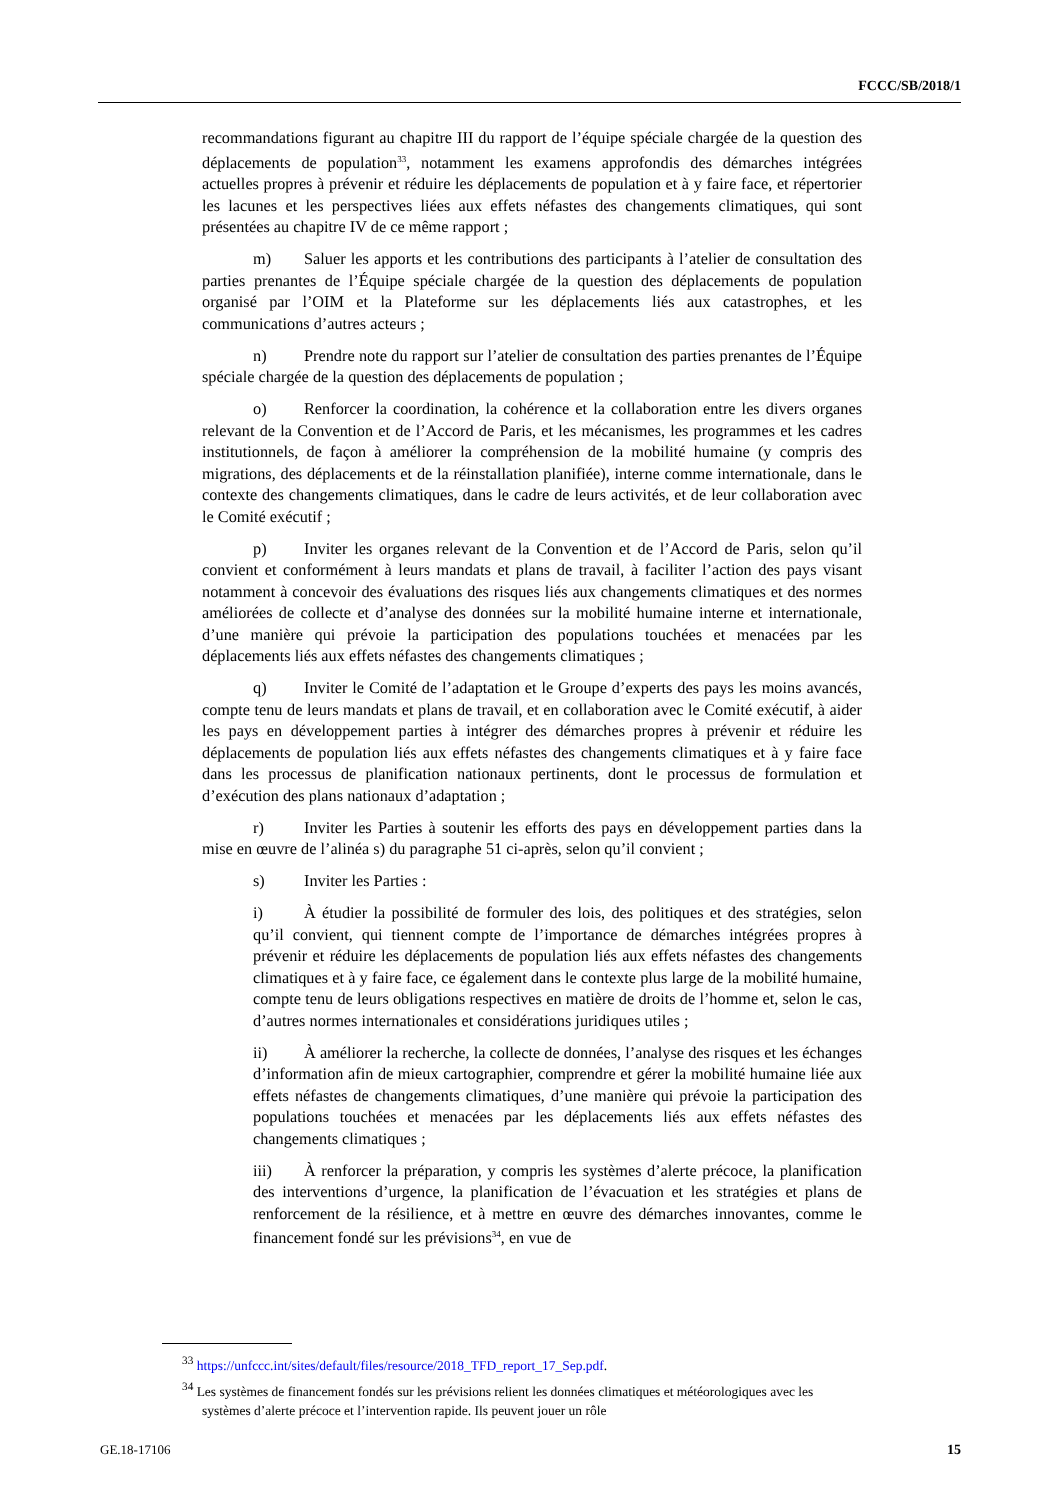FCCC/SB/2018/1
recommandations figurant au chapitre III du rapport de l’équipe spéciale chargée de la question des déplacements de population<sup>33</sup>, notamment les examens approfondis des démarches intégrées actuelles propres à prévenir et réduire les déplacements de population et à y faire face, et répertorier les lacunes et les perspectives liées aux effets néfastes des changements climatiques, qui sont présentées au chapitre IV de ce même rapport ;
m) Saluer les apports et les contributions des participants à l’atelier de consultation des parties prenantes de l’Équipe spéciale chargée de la question des déplacements de population organisé par l’OIM et la Plateforme sur les déplacements liés aux catastrophes, et les communications d’autres acteurs ;
n) Prendre note du rapport sur l’atelier de consultation des parties prenantes de l’Équipe spéciale chargée de la question des déplacements de population ;
o) Renforcer la coordination, la cohérence et la collaboration entre les divers organes relevant de la Convention et de l’Accord de Paris, et les mécanismes, les programmes et les cadres institutionnels, de façon à améliorer la compréhension de la mobilité humaine (y compris des migrations, des déplacements et de la réinstallation planifiée), interne comme internationale, dans le contexte des changements climatiques, dans le cadre de leurs activités, et de leur collaboration avec le Comité exécutif ;
p) Inviter les organes relevant de la Convention et de l’Accord de Paris, selon qu’il convient et conformément à leurs mandats et plans de travail, à faciliter l’action des pays visant notamment à concevoir des évaluations des risques liés aux changements climatiques et des normes améliorées de collecte et d’analyse des données sur la mobilité humaine interne et internationale, d’une manière qui prévoie la participation des populations touchées et menacées par les déplacements liés aux effets néfastes des changements climatiques ;
q) Inviter le Comité de l’adaptation et le Groupe d’experts des pays les moins avancés, compte tenu de leurs mandats et plans de travail, et en collaboration avec le Comité exécutif, à aider les pays en développement parties à intégrer des démarches propres à prévenir et réduire les déplacements de population liés aux effets néfastes des changements climatiques et à y faire face dans les processus de planification nationaux pertinents, dont le processus de formulation et d’exécution des plans nationaux d’adaptation ;
r) Inviter les Parties à soutenir les efforts des pays en développement parties dans la mise en œuvre de l’alinéa s) du paragraphe 51 ci-après, selon qu’il convient ;
s) Inviter les Parties :
i) À étudier la possibilité de formuler des lois, des politiques et des stratégies, selon qu’il convient, qui tiennent compte de l’importance de démarches intégrées propres à prévenir et réduire les déplacements de population liés aux effets néfastes des changements climatiques et à y faire face, ce également dans le contexte plus large de la mobilité humaine, compte tenu de leurs obligations respectives en matière de droits de l’homme et, selon le cas, d’autres normes internationales et considérations juridiques utiles ;
ii) À améliorer la recherche, la collecte de données, l’analyse des risques et les échanges d’information afin de mieux cartographier, comprendre et gérer la mobilité humaine liée aux effets néfastes de changements climatiques, d’une manière qui prévoie la participation des populations touchées et menacées par les déplacements liés aux effets néfastes des changements climatiques ;
iii) À renforcer la préparation, y compris les systèmes d’alerte précoce, la planification des interventions d’urgence, la planification de l’évacuation et les stratégies et plans de renforcement de la résilience, et à mettre en œuvre des démarches innovantes, comme le financement fondé sur les prévisions<sup>34</sup>, en vue de
<sup>33</sup> https://unfccc.int/sites/default/files/resource/2018_TFD_report_17_Sep.pdf.
<sup>34</sup> Les systèmes de financement fondés sur les prévisions relient les données climatiques et météorologiques avec les systèmes d’alerte précoce et l’intervention rapide. Ils peuvent jouer un rôle
GE.18-17106 15